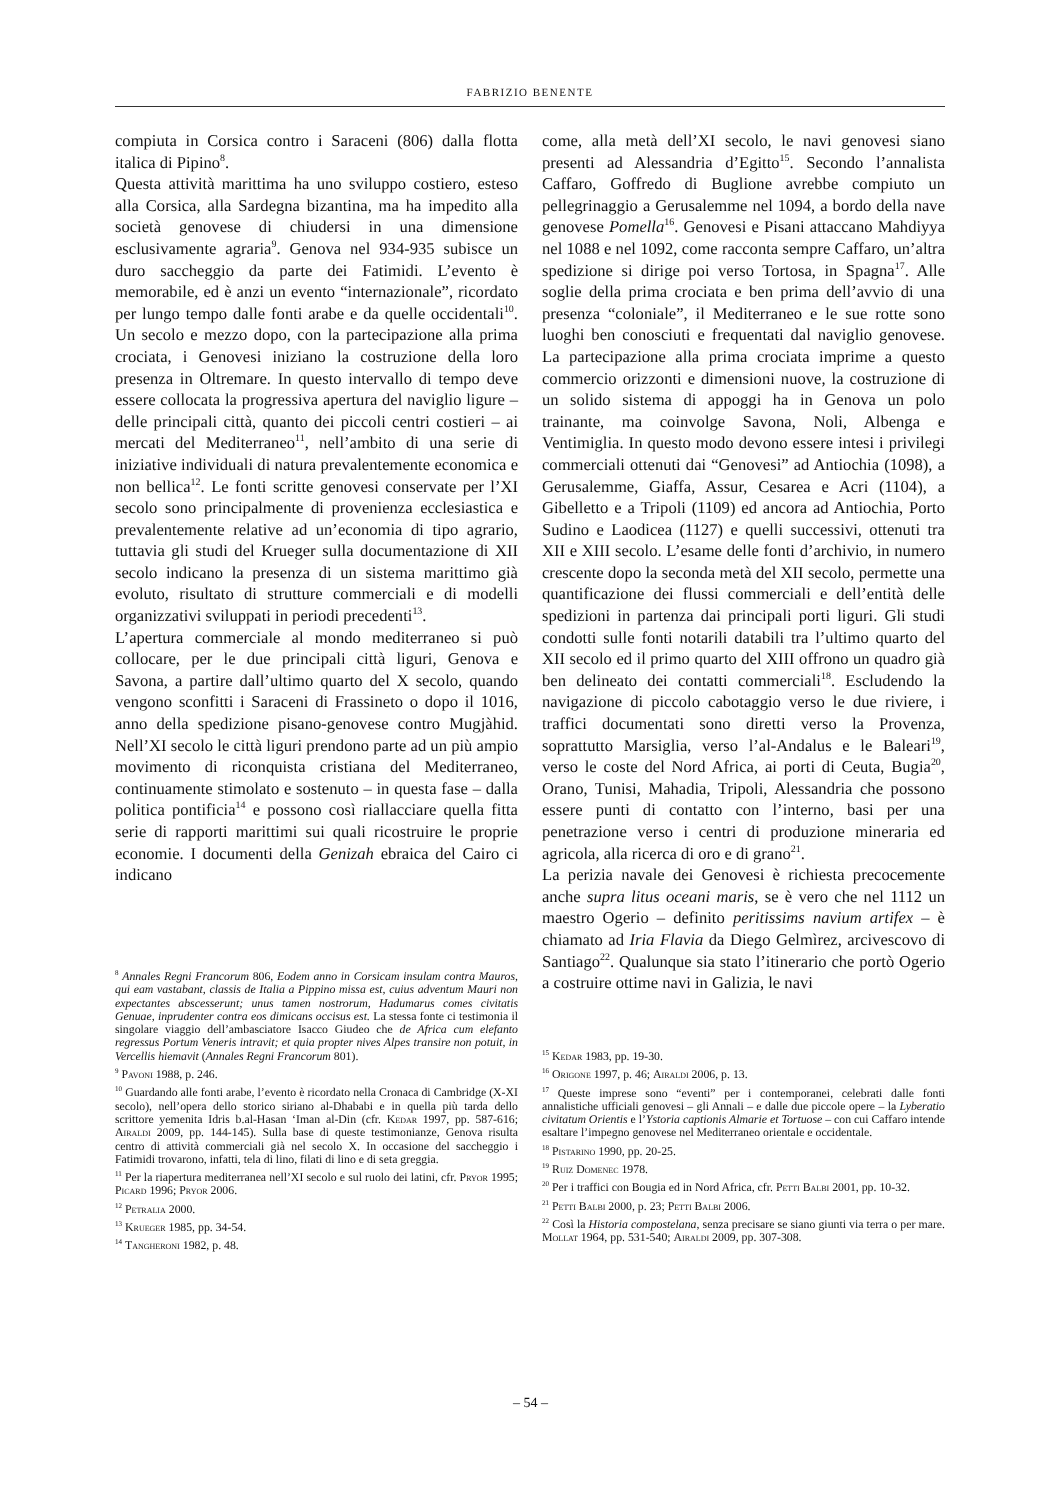FABRIZIO BENENTE
compiuta in Corsica contro i Saraceni (806) dalla flotta italica di Pipino<sup>8</sup>.
Questa attività marittima ha uno sviluppo costiero, esteso alla Corsica, alla Sardegna bizantina, ma ha impedito alla società genovese di chiudersi in una dimensione esclusivamente agraria<sup>9</sup>. Genova nel 934-935 subisce un duro saccheggio da parte dei Fatimidi. L’evento è memorabile, ed è anzi un evento “internazionale”, ricordato per lungo tempo dalle fonti arabe e da quelle occidentali<sup>10</sup>. Un secolo e mezzo dopo, con la partecipazione alla prima crociata, i Genovesi iniziano la costruzione della loro presenza in Oltremare. In questo intervallo di tempo deve essere collocata la progressiva apertura del naviglio ligure – delle principali città, quanto dei piccoli centri costieri – ai mercati del Mediterraneo<sup>11</sup>, nell’ambito di una serie di iniziative individuali di natura prevalentemente economica e non bellica<sup>12</sup>. Le fonti scritte genovesi conservate per l’XI secolo sono principalmente di provenienza ecclesiastica e prevalentemente relative ad un’economia di tipo agrario, tuttavia gli studi del Krueger sulla documentazione di XII secolo indicano la presenza di un sistema marittimo già evoluto, risultato di strutture commerciali e di modelli organizzativi sviluppati in periodi precedenti<sup>13</sup>.
L’apertura commerciale al mondo mediterraneo si può collocare, per le due principali città liguri, Genova e Savona, a partire dall’ultimo quarto del X secolo, quando vengono sconfitti i Saraceni di Frassineto o dopo il 1016, anno della spedizione pisano-genovese contro Mugjàhid. Nell’XI secolo le città liguri prendono parte ad un più ampio movimento di riconquista cristiana del Mediterraneo, continuamente stimolato e sostenuto – in questa fase – dalla politica pontificia<sup>14</sup> e possono così riallacciare quella fitta serie di rapporti marittimi sui quali ricostruire le proprie economie. I documenti della Genizah ebraica del Cairo ci indicano
<sup>8</sup> Annales Regni Francorum 806, Eodem anno in Corsicam insulam contra Mauros, qui eam vastabant, classis de Italia a Pippino missa est, cuius adventum Mauri non expectantes abscesserunt; unus tamen nostrorum, Hadumarus comes civitatis Genuae, inprudenter contra eos dimicans occisus est. La stessa fonte ci testimonia il singolare viaggio dell’ambasciatore Isacco Giudeo che de Africa cum elefanto regressus Portum Veneris intravit; et quia propter nives Alpes transire non potuit, in Vercellis hiemavit (Annales Regni Francorum 801).
<sup>9</sup> Pavoni 1988, p. 246.
<sup>10</sup> Guardando alle fonti arabe, l’evento è ricordato nella Cronaca di Cambridge (X-XI secolo), nell’opera dello storico siriano al-Dhababi e in quella più tarda dello scrittore yemenita Idris b.al-Hasan ‘Iman al-Din (cfr. Kedar 1997, pp. 587-616; Airaldi 2009, pp. 144-145). Sulla base di queste testimonianze, Genova risulta centro di attività commerciali già nel secolo X. In occasione del saccheggio i Fatimidi trovarono, infatti, tela di lino, filati di lino e di seta greggia.
<sup>11</sup> Per la riapertura mediterranea nell’XI secolo e sul ruolo dei latini, cfr. Pryor 1995; Picard 1996; Pryor 2006.
<sup>12</sup> Petralia 2000.
<sup>13</sup> Krueger 1985, pp. 34-54.
<sup>14</sup> Tangheroni 1982, p. 48.
come, alla metà dell’XI secolo, le navi genovesi siano presenti ad Alessandria d’Egitto<sup>15</sup>. Secondo l’annalista Caffaro, Goffredo di Buglione avrebbe compiuto un pellegrinaggio a Gerusalemme nel 1094, a bordo della nave genovese Pomella<sup>16</sup>. Genovesi e Pisani attaccano Mahdiyya nel 1088 e nel 1092, come racconta sempre Caffaro, un’altra spedizione si dirige poi verso Tortosa, in Spagna<sup>17</sup>. Alle soglie della prima crociata e ben prima dell’avvio di una presenza “coloniale”, il Mediterraneo e le sue rotte sono luoghi ben conosciuti e frequentati dal naviglio genovese. La partecipazione alla prima crociata imprime a questo commercio orizzonti e dimensioni nuove, la costruzione di un solido sistema di appoggi ha in Genova un polo trainante, ma coinvolge Savona, Noli, Albenga e Ventimiglia. In questo modo devono essere intesi i privilegi commerciali ottenuti dai “Genovesi” ad Antiochia (1098), a Gerusalemme, Giaffa, Assur, Cesarea e Acri (1104), a Gibelletto e a Tripoli (1109) ed ancora ad Antiochia, Porto Sudino e Laodicea (1127) e quelli successivi, ottenuti tra XII e XIII secolo. L’esame delle fonti d’archivio, in numero crescente dopo la seconda metà del XII secolo, permette una quantificazione dei flussi commerciali e dell’entità delle spedizioni in partenza dai principali porti liguri. Gli studi condotti sulle fonti notarili databili tra l’ultimo quarto del XII secolo ed il primo quarto del XIII offrono un quadro già ben delineato dei contatti commerciali<sup>18</sup>. Escludendo la navigazione di piccolo cabotaggio verso le due riviere, i traffici documentati sono diretti verso la Provenza, soprattutto Marsiglia, verso l’al-Andalus e le Baleari<sup>19</sup>, verso le coste del Nord Africa, ai porti di Ceuta, Bugia<sup>20</sup>, Orano, Tunisi, Mahadia, Tripoli, Alessandria che possono essere punti di contatto con l’interno, basi per una penetrazione verso i centri di produzione mineraria ed agricola, alla ricerca di oro e di grano<sup>21</sup>.
La perizia navale dei Genovesi è richiesta precocemente anche supra litus oceani maris, se è vero che nel 1112 un maestro Ogerio – definito peritissims navium artifex – è chiamato ad Iria Flavia da Diego Gelmìrez, arcivescovo di Santiago<sup>22</sup>. Qualunque sia stato l’itinerario che portò Ogerio a costruire ottime navi in Galizia, le navi
<sup>15</sup> Kedar 1983, pp. 19-30.
<sup>16</sup> Origone 1997, p. 46; Airaldi 2006, p. 13.
<sup>17</sup> Queste imprese sono “eventi” per i contemporanei, celebrati dalle fonti annalistiche ufficiali genovesi – gli Annali – e dalle due piccole opere – la Lyberatio civitatum Orientis e l’Ystoria captionis Almarie et Tortuose – con cui Caffaro intende esaltare l’impegno genovese nel Mediterraneo orientale e occidentale.
<sup>18</sup> Pistarino 1990, pp. 20-25.
<sup>19</sup> Ruiz Domenec 1978.
<sup>20</sup> Per i traffici con Bougia ed in Nord Africa, cfr. Petti Balbi 2001, pp. 10-32.
<sup>21</sup> Petti Balbi 2000, p. 23; Petti Balbi 2006.
<sup>22</sup> Così la Historia compostelana, senza precisare se siano giunti via terra o per mare. Mollat 1964, pp. 531-540; Airaldi 2009, pp. 307-308.
– 54 –